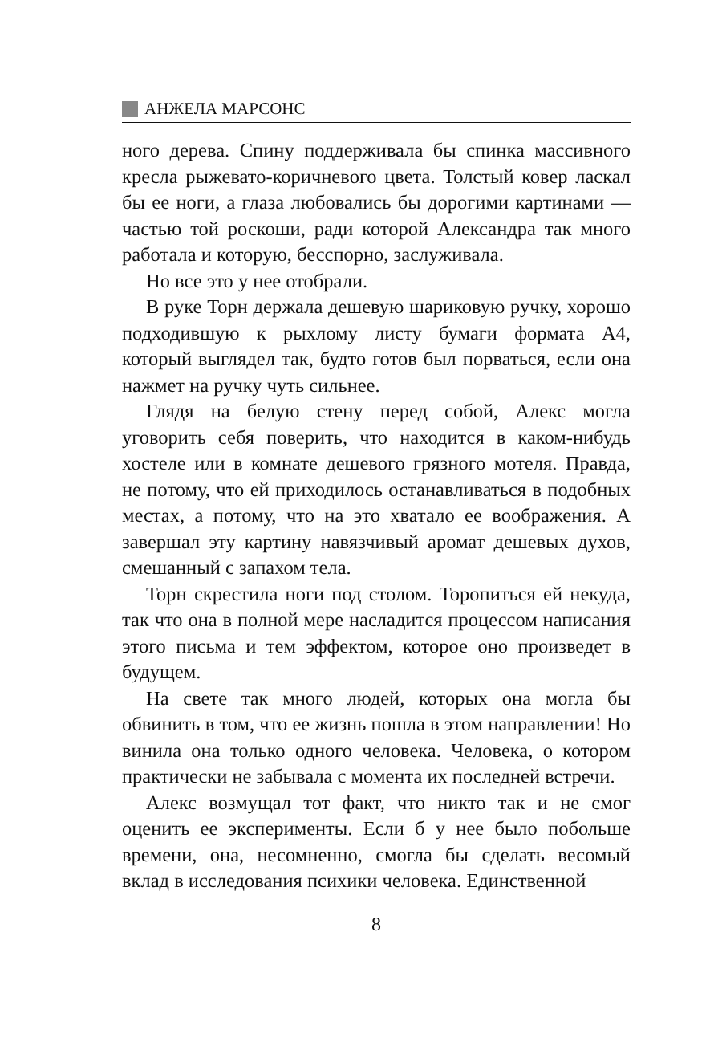АНЖЕЛА МАРСОНС
ного дерева. Спину поддерживала бы спинка массивного кресла рыжевато-коричневого цвета. Толстый ковер ласкал бы ее ноги, а глаза любовались бы дорогими картинами — частью той роскоши, ради которой Александра так много работала и которую, бесспорно, заслуживала.
Но все это у нее отобрали.
В руке Торн держала дешевую шариковую ручку, хорошо подходившую к рыхлому листу бумаги формата А4, который выглядел так, будто готов был порваться, если она нажмет на ручку чуть сильнее.
Глядя на белую стену перед собой, Алекс могла уговорить себя поверить, что находится в каком-нибудь хостеле или в комнате дешевого грязного мотеля. Правда, не потому, что ей приходилось останавливаться в подобных местах, а потому, что на это хватало ее воображения. А завершал эту картину навязчивый аромат дешевых духов, смешанный с запахом тела.
Торн скрестила ноги под столом. Торопиться ей некуда, так что она в полной мере насладится процессом написания этого письма и тем эффектом, которое оно произведет в будущем.
На свете так много людей, которых она могла бы обвинить в том, что ее жизнь пошла в этом направлении! Но винила она только одного человека. Человека, о котором практически не забывала с момента их последней встречи.
Алекс возмущал тот факт, что никто так и не смог оценить ее эксперименты. Если б у нее было побольше времени, она, несомненно, смогла бы сделать весомый вклад в исследования психики человека. Единственной
8